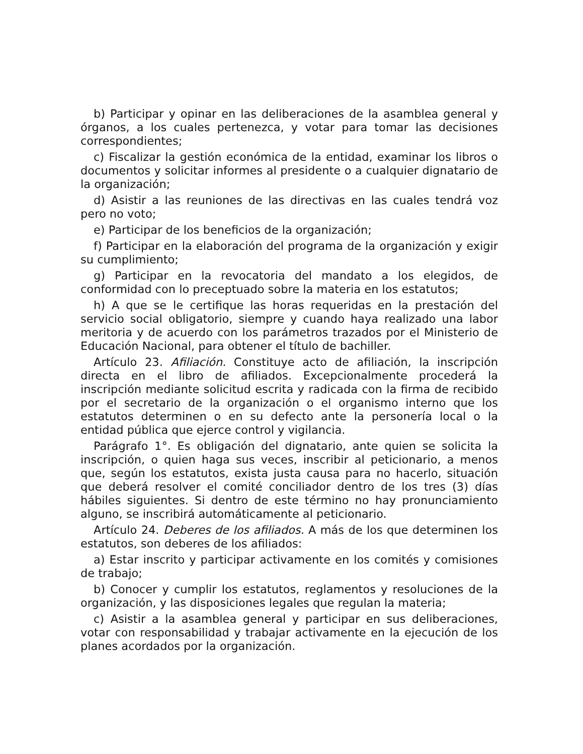b) Participar y opinar en las deliberaciones de la asamblea general y órganos, a los cuales pertenezca, y votar para tomar las decisiones correspondientes;
c) Fiscalizar la gestión económica de la entidad, examinar los libros o documentos y solicitar informes al presidente o a cualquier dignatario de la organización;
d) Asistir a las reuniones de las directivas en las cuales tendrá voz pero no voto;
e) Participar de los beneficios de la organización;
f) Participar en la elaboración del programa de la organización y exigir su cumplimiento;
g) Participar en la revocatoria del mandato a los elegidos, de conformidad con lo preceptuado sobre la materia en los estatutos;
h) A que se le certifique las horas requeridas en la prestación del servicio social obligatorio, siempre y cuando haya realizado una labor meritoria y de acuerdo con los parámetros trazados por el Ministerio de Educación Nacional, para obtener el título de bachiller.
Artículo 23. Afiliación. Constituye acto de afiliación, la inscripción directa en el libro de afiliados. Excepcionalmente procederá la inscripción mediante solicitud escrita y radicada con la firma de recibido por el secretario de la organización o el organismo interno que los estatutos determinen o en su defecto ante la personería local o la entidad pública que ejerce control y vigilancia.
Parágrafo 1°. Es obligación del dignatario, ante quien se solicita la inscripción, o quien haga sus veces, inscribir al peticionario, a menos que, según los estatutos, exista justa causa para no hacerlo, situación que deberá resolver el comité conciliador dentro de los tres (3) días hábiles siguientes. Si dentro de este término no hay pronunciamiento alguno, se inscribirá automáticamente al peticionario.
Artículo 24. Deberes de los afiliados. A más de los que determinen los estatutos, son deberes de los afiliados:
a) Estar inscrito y participar activamente en los comités y comisiones de trabajo;
b) Conocer y cumplir los estatutos, reglamentos y resoluciones de la organización, y las disposiciones legales que regulan la materia;
c) Asistir a la asamblea general y participar en sus deliberaciones, votar con responsabilidad y trabajar activamente en la ejecución de los planes acordados por la organización.